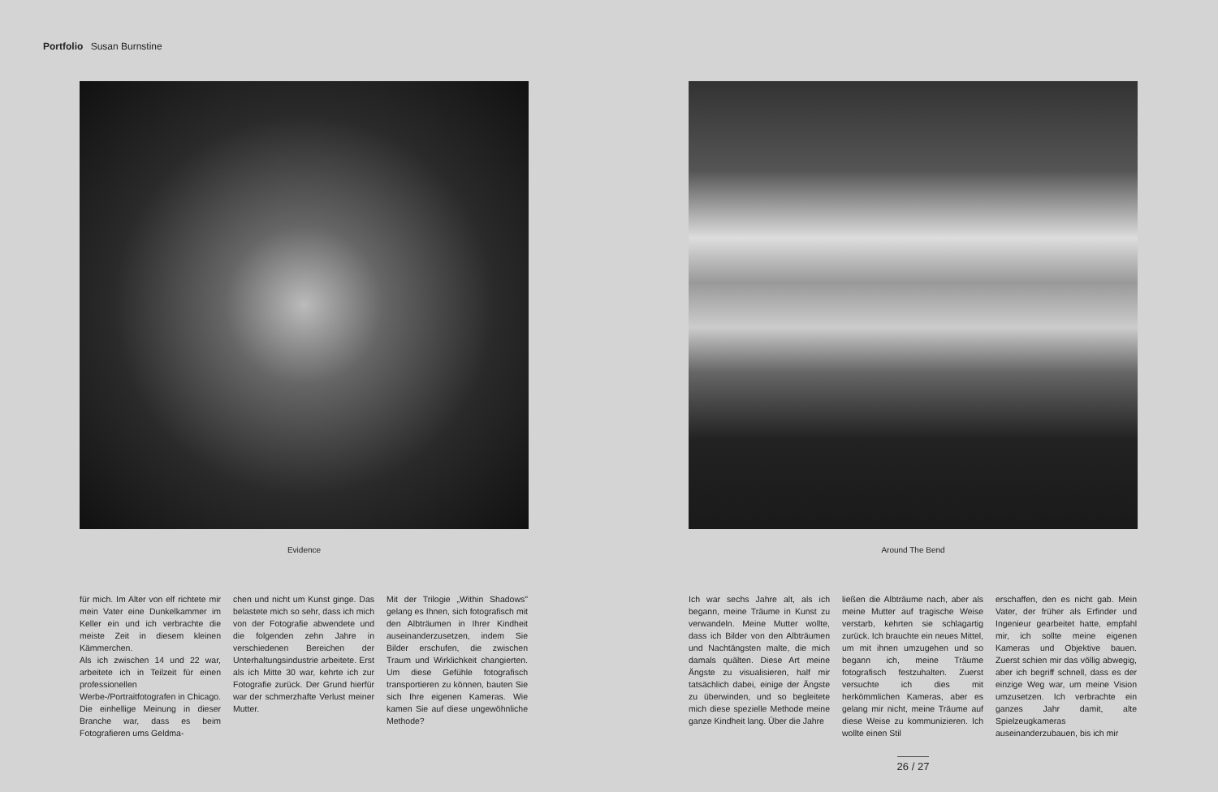Portfolio Susan Burnstine
Evidence
für mich. Im Alter von elf richtete mir mein Vater eine Dunkelkammer im Keller ein und ich verbrachte die meiste Zeit in diesem kleinen Kämmerchen.
Als ich zwischen 14 und 22 war, arbeitete ich in Teilzeit für einen professionellen Werbe-/Portraitfotografen in Chicago. Die einhellige Meinung in dieser Branche war, dass es beim Fotografieren ums Geldma-
chen und nicht um Kunst ginge. Das belastete mich so sehr, dass ich mich von der Fotografie abwendete und die folgenden zehn Jahre in verschiedenen Bereichen der Unterhaltungsindustrie arbeitete. Erst als ich Mitte 30 war, kehrte ich zur Fotografie zurück. Der Grund hierfür war der schmerzhafte Verlust meiner Mutter.
Mit der Trilogie „Within Shadows" gelang es Ihnen, sich fotografisch mit den Albträumen in Ihrer Kindheit auseinanderzusetzen, indem Sie Bilder erschufen, die zwischen Traum und Wirklichkeit changierten. Um diese Gefühle fotografisch transportieren zu können, bauten Sie sich Ihre eigenen Kameras. Wie kamen Sie auf diese ungewöhnliche Methode?
Around The Bend
Ich war sechs Jahre alt, als ich begann, meine Träume in Kunst zu verwandeln. Meine Mutter wollte, dass ich Bilder von den Albträumen und Nachtängsten malte, die mich damals quälten. Diese Art meine Ängste zu visualisieren, half mir tatsächlich dabei, einige der Ängste zu überwinden, und so begleitete mich diese spezielle Methode meine ganze Kindheit lang. Über die Jahre
ließen die Albträume nach, aber als meine Mutter auf tragische Weise verstarb, kehrten sie schlagartig zurück. Ich brauchte ein neues Mittel, um mit ihnen umzugehen und so begann ich, meine Träume fotografisch festzuhalten. Zuerst versuchte ich dies mit herkömmlichen Kameras, aber es gelang mir nicht, meine Träume auf diese Weise zu kommunizieren. Ich wollte einen Stil
erschaffen, den es nicht gab. Mein Vater, der früher als Erfinder und Ingenieur gearbeitet hatte, empfahl mir, ich sollte meine eigenen Kameras und Objektive bauen. Zuerst schien mir das völlig abwegig, aber ich begriff schnell, dass es der einzige Weg war, um meine Vision umzusetzen. Ich verbrachte ein ganzes Jahr damit, alte Spielzeugkameras auseinanderzubauen, bis ich mir
26 / 27